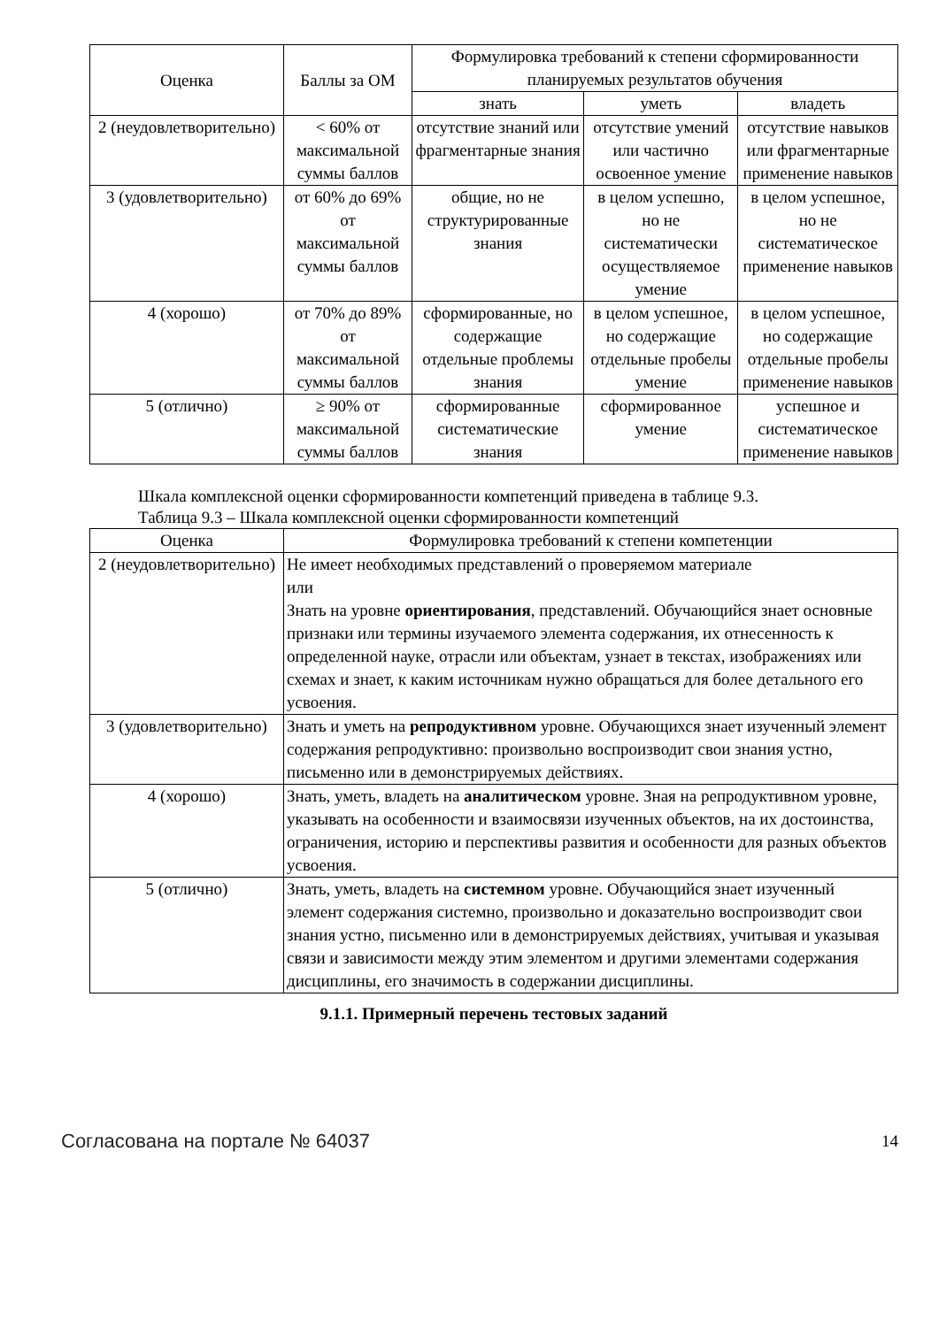| Оценка | Баллы за ОМ | Формулировка требований к степени сформированности планируемых результатов обучения | | |
| --- | --- | --- | --- | --- |
| | | знать | уметь | владеть |
| 2 (неудовлетворительно) | < 60% от максимальной суммы баллов | отсутствие знаний или фрагментарные знания | отсутствие умений или частично освоенное умение | отсутствие навыков или фрагментарные применение навыков |
| 3 (удовлетворительно) | от 60% до 69% от максимальной суммы баллов | общие, но не структурированные знания | в целом успешно, но не систематически осуществляемое умение | в целом успешное, но не систематическое применение навыков |
| 4 (хорошо) | от 70% до 89% от максимальной суммы баллов | сформированные, но содержащие отдельные проблемы знания | в целом успешное, но содержащие отдельные пробелы умение | в целом успешное, но содержащие отдельные пробелы применение навыков |
| 5 (отлично) | ≥ 90% от максимальной суммы баллов | сформированные систематические знания | сформированное умение | успешное и систематическое применение навыков |
Шкала комплексной оценки сформированности компетенций приведена в таблице 9.3.
Таблица 9.3 – Шкала комплексной оценки сформированности компетенций
| Оценка | Формулировка требований к степени компетенции |
| --- | --- |
| 2 (неудовлетворительно) | Не имеет необходимых представлений о проверяемом материале или Знать на уровне ориентирования , представлений. Обучающийся знает основные признаки или термины изучаемого элемента содержания, их отнесенность к определенной науке, отрасли или объектам, узнает в текстах, изображениях или схемах и знает, к каким источникам нужно обращаться для более детального его усвоения. |
| 3 (удовлетворительно) | Знать и уметь на репродуктивном уровне. Обучающихся знает изученный элемент содержания репродуктивно: произвольно воспроизводит свои знания устно, письменно или в демонстрируемых действиях. |
| 4 (хорошо) | Знать, уметь, владеть на аналитическом уровне. Зная на репродуктивном уровне, указывать на особенности и взаимосвязи изученных объектов, на их достоинства, ограничения, историю и перспективы развития и особенности для разных объектов усвоения. |
| 5 (отлично) | Знать, уметь, владеть на системном уровне. Обучающийся знает изученный элемент содержания системно, произвольно и доказательно воспроизводит свои знания устно, письменно или в демонстрируемых действиях, учитывая и указывая связи и зависимости между этим элементом и другими элементами содержания дисциплины, его значимость в содержании дисциплины. |
9.1.1. Примерный перечень тестовых заданий
Согласована на портале № 64037 14